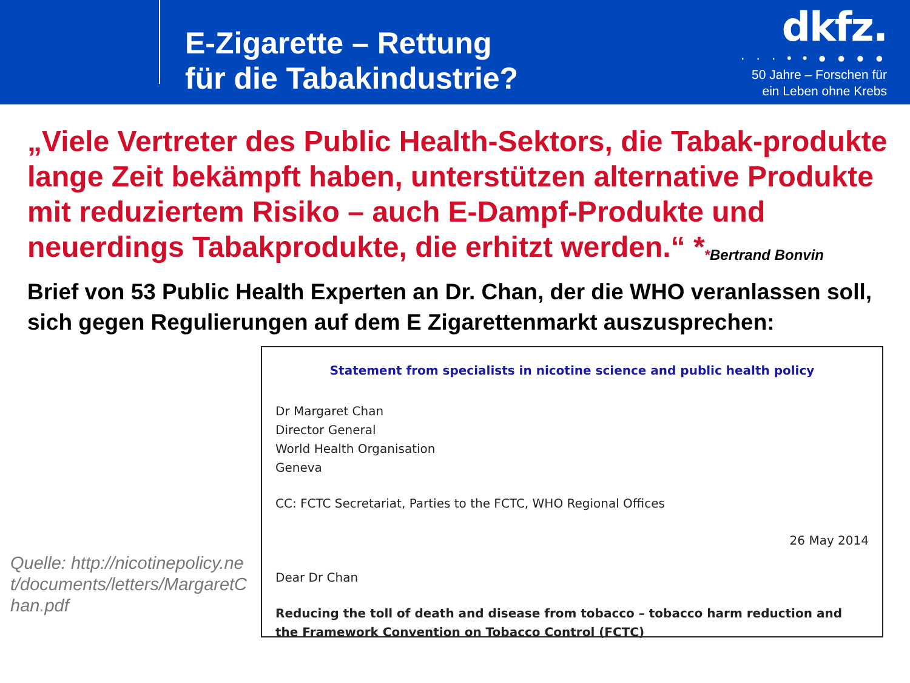E-Zigarette – Rettung
für die Tabakindustrie?
dkfz.
· · · • • ● ● ● ●
50 Jahre – Forschen für
ein Leben ohne Krebs
„Viele Vertreter des Public Health-Sektors, die Tabak-produkte lange Zeit bekämpft haben, unterstützen alternative Produkte mit reduziertem Risiko – auch E-Dampf-Produkte und neuerdings Tabakprodukte, die erhitzt werden.“ *
*Bertrand Bonvin
Brief von 53 Public Health Experten an Dr. Chan, der die WHO veranlassen soll, sich gegen Regulierungen auf dem E Zigarettenmarkt auszusprechen:
Quelle: http://nicotinepolicy.net/documents/letters/MargaretChan.pdf
Statement from specialists in nicotine science and public health policy
Dr Margaret Chan
Director General
World Health Organisation
Geneva
CC: FCTC Secretariat, Parties to the FCTC, WHO Regional Offices
26 May 2014
Dear Dr Chan
Reducing the toll of death and disease from tobacco – tobacco harm reduction and the Framework Convention on Tobacco Control (FCTC)